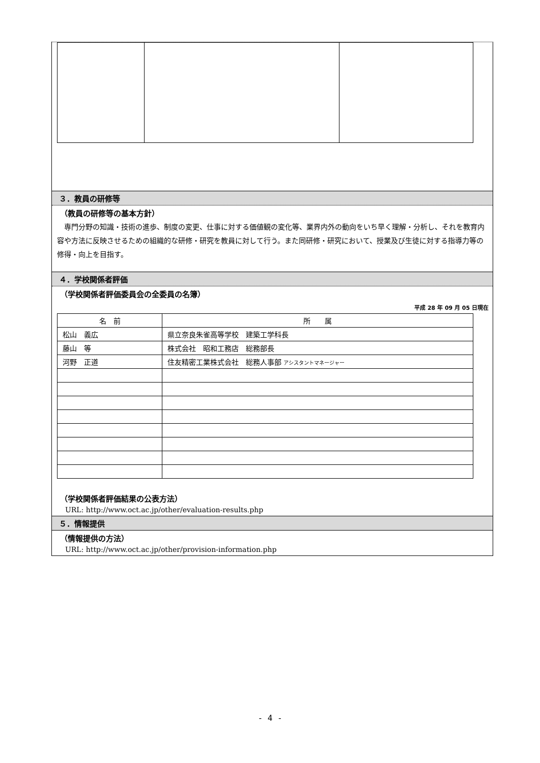３．教員の研修等
（教員の研修等の基本方針）
　専門分野の知識・技術の進歩、制度の変更、仕事に対する価値観の変化等、業界内外の動向をいち早く理解・分析し、それを教育内容や方法に反映させるための組織的な研修・研究を教員に対して行う。また同研修・研究において、授業及び生徒に対する指導力等の修得・向上を目指す。
４．学校関係者評価
（学校関係者評価委員会の全委員の名簿）
平成 28 年 09 月 05 日現在
| 名 前 | 所 属 |
| --- | --- |
| 松山 義広 | 県立奈良朱雀高等学校 建築工学科長 |
| 藤山 等 | 株式会社 昭和工務店 総務部長 |
| 河野 正道 | 住友精密工業株式会社 総務人事部 アシスタントマネージャー |
（学校関係者評価結果の公表方法）
URL: http://www.oct.ac.jp/other/evaluation-results.php
５．情報提供
（情報提供の方法）
URL: http://www.oct.ac.jp/other/provision-information.php
- 4 -